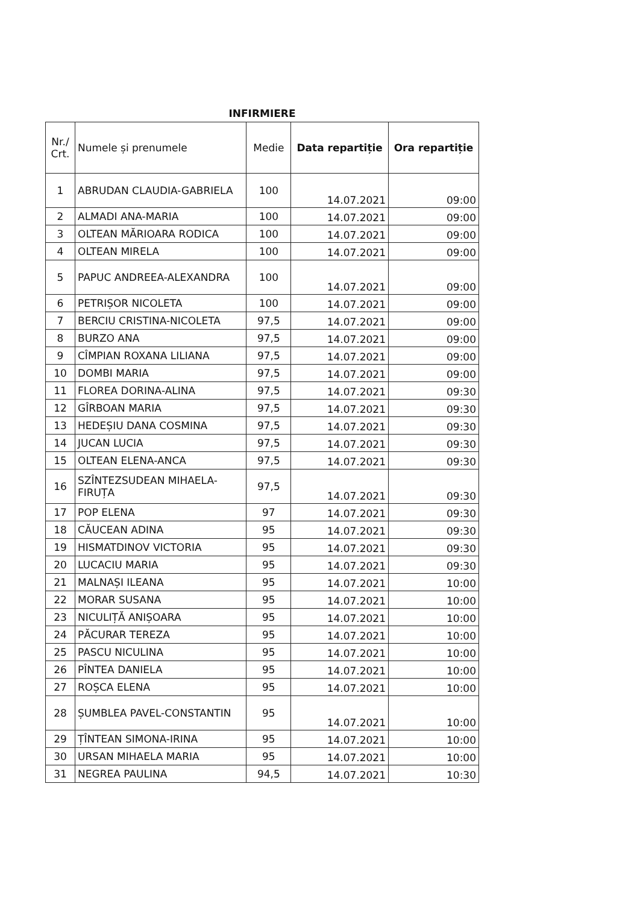INFIRMIERE
| Nr./ Crt. | Numele și prenumele | Medie | Data repartiție | Ora repartiție |
| --- | --- | --- | --- | --- |
| 1 | ABRUDAN CLAUDIA-GABRIELA | 100 | 14.07.2021 | 09:00 |
| 2 | ALMADI ANA-MARIA | 100 | 14.07.2021 | 09:00 |
| 3 | OLTEAN MĂRIOARA RODICA | 100 | 14.07.2021 | 09:00 |
| 4 | OLTEAN MIRELA | 100 | 14.07.2021 | 09:00 |
| 5 | PAPUC ANDREEA-ALEXANDRA | 100 | 14.07.2021 | 09:00 |
| 6 | PETRIȘOR NICOLETA | 100 | 14.07.2021 | 09:00 |
| 7 | BERCIU CRISTINA-NICOLETA | 97,5 | 14.07.2021 | 09:00 |
| 8 | BURZO ANA | 97,5 | 14.07.2021 | 09:00 |
| 9 | CÎMPIAN ROXANA LILIANA | 97,5 | 14.07.2021 | 09:00 |
| 10 | DOMBI MARIA | 97,5 | 14.07.2021 | 09:00 |
| 11 | FLOREA DORINA-ALINA | 97,5 | 14.07.2021 | 09:30 |
| 12 | GÎRBOAN MARIA | 97,5 | 14.07.2021 | 09:30 |
| 13 | HEDEȘIU DANA COSMINA | 97,5 | 14.07.2021 | 09:30 |
| 14 | JUCAN LUCIA | 97,5 | 14.07.2021 | 09:30 |
| 15 | OLTEAN ELENA-ANCA | 97,5 | 14.07.2021 | 09:30 |
| 16 | SZÎNTEZSUDEAN MIHAELA- FIRUȚA | 97,5 | 14.07.2021 | 09:30 |
| 17 | POP ELENA | 97 | 14.07.2021 | 09:30 |
| 18 | CĂUCEAN ADINA | 95 | 14.07.2021 | 09:30 |
| 19 | HISMATDINOV VICTORIA | 95 | 14.07.2021 | 09:30 |
| 20 | LUCACIU MARIA | 95 | 14.07.2021 | 09:30 |
| 21 | MALNAȘI ILEANA | 95 | 14.07.2021 | 10:00 |
| 22 | MORAR SUSANA | 95 | 14.07.2021 | 10:00 |
| 23 | NICULIȚĂ ANIȘOARA | 95 | 14.07.2021 | 10:00 |
| 24 | PĂCURAR TEREZA | 95 | 14.07.2021 | 10:00 |
| 25 | PASCU NICULINA | 95 | 14.07.2021 | 10:00 |
| 26 | PÎNTEA DANIELA | 95 | 14.07.2021 | 10:00 |
| 27 | ROȘCA ELENA | 95 | 14.07.2021 | 10:00 |
| 28 | ȘUMBLEA PAVEL-CONSTANTIN | 95 | 14.07.2021 | 10:00 |
| 29 | ȚÎNTEAN SIMONA-IRINA | 95 | 14.07.2021 | 10:00 |
| 30 | URSAN MIHAELA MARIA | 95 | 14.07.2021 | 10:00 |
| 31 | NEGREA PAULINA | 94,5 | 14.07.2021 | 10:30 |